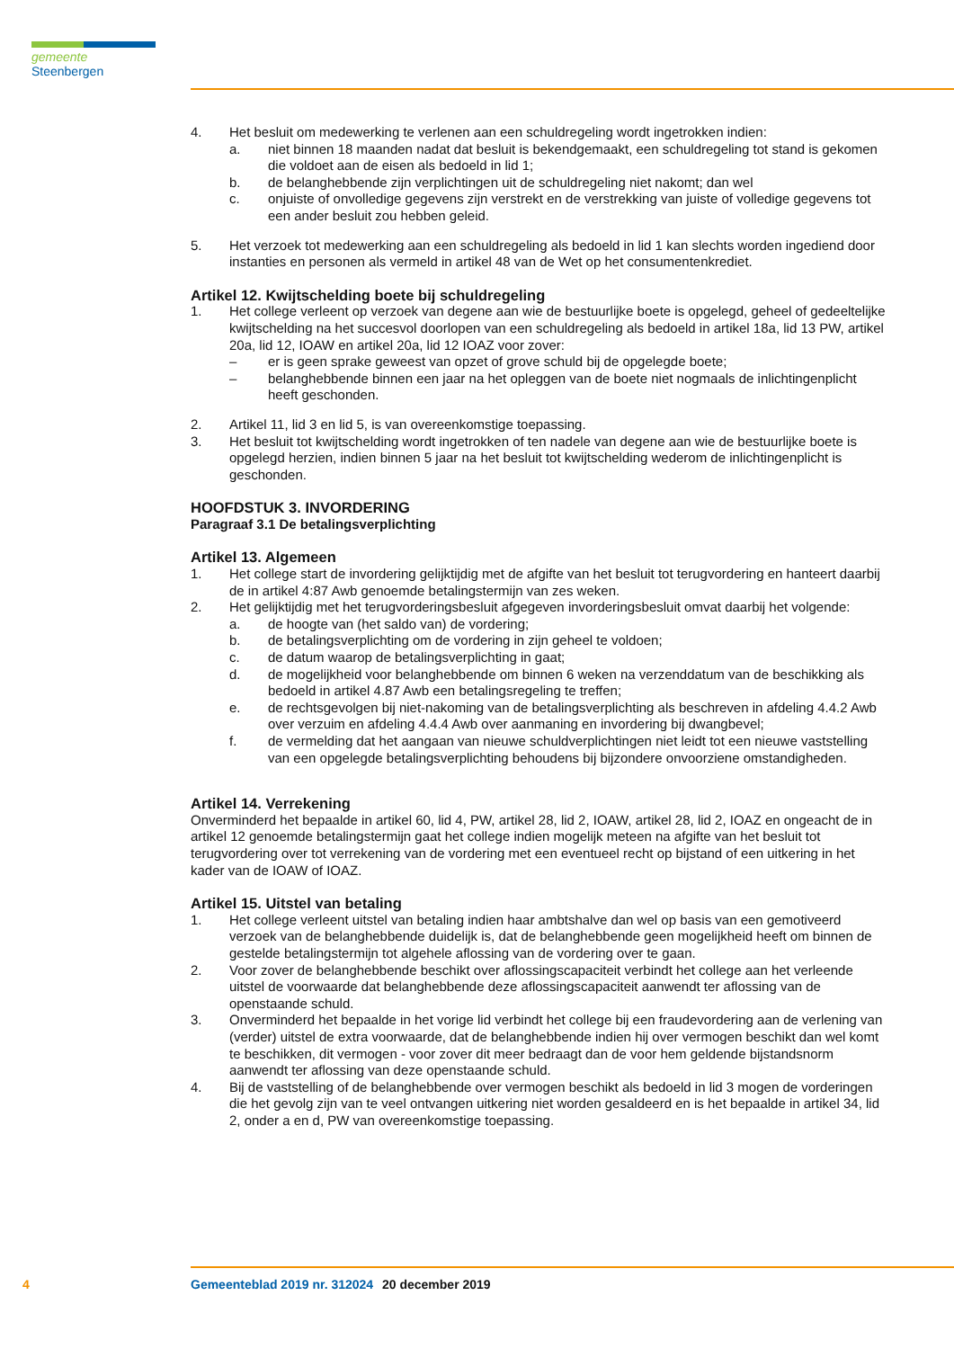gemeente Steenbergen
4. Het besluit om medewerking te verlenen aan een schuldregeling wordt ingetrokken indien:
a. niet binnen 18 maanden nadat dat besluit is bekendgemaakt, een schuldregeling tot stand is gekomen die voldoet aan de eisen als bedoeld in lid 1;
b. de belanghebbende zijn verplichtingen uit de schuldregeling niet nakomt; dan wel
c. onjuiste of onvolledige gegevens zijn verstrekt en de verstrekking van juiste of volledige gegevens tot een ander besluit zou hebben geleid.
5. Het verzoek tot medewerking aan een schuldregeling als bedoeld in lid 1 kan slechts worden ingediend door instanties en personen als vermeld in artikel 48 van de Wet op het consumentenkrediet.
Artikel 12. Kwijtschelding boete bij schuldregeling
1. Het college verleent op verzoek van degene aan wie de bestuurlijke boete is opgelegd, geheel of gedeeltelijke kwijtschelding na het succesvol doorlopen van een schuldregeling als bedoeld in artikel 18a, lid 13 PW, artikel 20a, lid 12, IOAW en artikel 20a, lid 12 IOAZ voor zover:
– er is geen sprake geweest van opzet of grove schuld bij de opgelegde boete;
– belanghebbende binnen een jaar na het opleggen van de boete niet nogmaals de inlichtingenplicht heeft geschonden.
2. Artikel 11, lid 3 en lid 5, is van overeenkomstige toepassing.
3. Het besluit tot kwijtschelding wordt ingetrokken of ten nadele van degene aan wie de bestuurlijke boete is opgelegd herzien, indien binnen 5 jaar na het besluit tot kwijtschelding wederom de inlichtingenplicht is geschonden.
HOOFDSTUK 3. INVORDERING
Paragraaf 3.1 De betalingsverplichting
Artikel 13. Algemeen
1. Het college start de invordering gelijktijdig met de afgifte van het besluit tot terugvordering en hanteert daarbij de in artikel 4:87 Awb genoemde betalingstermijn van zes weken.
2. Het gelijktijdig met het terugvorderingsbesluit afgegeven invorderingsbesluit omvat daarbij het volgende:
a. de hoogte van (het saldo van) de vordering;
b. de betalingsverplichting om de vordering in zijn geheel te voldoen;
c. de datum waarop de betalingsverplichting in gaat;
d. de mogelijkheid voor belanghebbende om binnen 6 weken na verzenddatum van de beschikking als bedoeld in artikel 4.87 Awb een betalingsregeling te treffen;
e. de rechtsgevolgen bij niet-nakoming van de betalingsverplichting als beschreven in afdeling 4.4.2 Awb over verzuim en afdeling 4.4.4 Awb over aanmaning en invordering bij dwangbevel;
f. de vermelding dat het aangaan van nieuwe schuldverplichtingen niet leidt tot een nieuwe vaststelling van een opgelegde betalingsverplichting behoudens bij bijzondere onvoorziene omstandigheden.
Artikel 14. Verrekening
Onverminderd het bepaalde in artikel 60, lid 4, PW, artikel 28, lid 2, IOAW, artikel 28, lid 2, IOAZ en ongeacht de in artikel 12 genoemde betalingstermijn gaat het college indien mogelijk meteen na afgifte van het besluit tot terugvordering over tot verrekening van de vordering met een eventueel recht op bijstand of een uitkering in het kader van de IOAW of IOAZ.
Artikel 15. Uitstel van betaling
1. Het college verleent uitstel van betaling indien haar ambtshalve dan wel op basis van een gemotiveerd verzoek van de belanghebbende duidelijk is, dat de belanghebbende geen mogelijkheid heeft om binnen de gestelde betalingstermijn tot algehele aflossing van de vordering over te gaan.
2. Voor zover de belanghebbende beschikt over aflossingscapaciteit verbindt het college aan het verleende uitstel de voorwaarde dat belanghebbende deze aflossingscapaciteit aanwendt ter aflossing van de openstaande schuld.
3. Onverminderd het bepaalde in het vorige lid verbindt het college bij een fraudevordering aan de verlening van (verder) uitstel de extra voorwaarde, dat de belanghebbende indien hij over vermogen beschikt dan wel komt te beschikken, dit vermogen - voor zover dit meer bedraagt dan de voor hem geldende bijstandsnorm aanwendt ter aflossing van deze openstaande schuld.
4. Bij de vaststelling of de belanghebbende over vermogen beschikt als bedoeld in lid 3 mogen de vorderingen die het gevolg zijn van te veel ontvangen uitkering niet worden gesaldeerd en is het bepaalde in artikel 34, lid 2, onder a en d, PW van overeenkomstige toepassing.
4 Gemeenteblad 2019 nr. 312024 20 december 2019